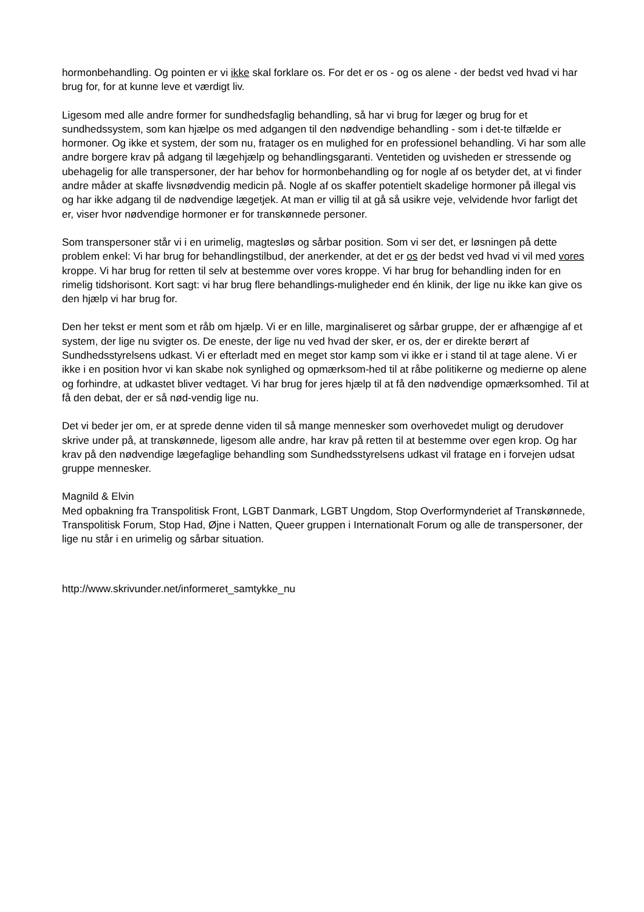hormonbehandling. Og pointen er vi ikke skal forklare os. For det er os - og os alene - der bedst ved hvad vi har brug for, for at kunne leve et værdigt liv.
Ligesom med alle andre former for sundhedsfaglig behandling, så har vi brug for læger og brug for et sundhedssystem, som kan hjælpe os med adgangen til den nødvendige behandling - som i det-te tilfælde er hormoner. Og ikke et system, der som nu, fratager os en mulighed for en professionel behandling. Vi har som alle andre borgere krav på adgang til lægehjælp og behandlingsgaranti. Ventetiden og uvisheden er stressende og ubehagelig for alle transpersoner, der har behov for hormonbehandling og for nogle af os betyder det, at vi finder andre måder at skaffe livsnødvendig medicin på. Nogle af os skaffer potentielt skadelige hormoner på illegal vis og har ikke adgang til de nødvendige lægetjek. At man er villig til at gå så usikre veje, velvidende hvor farligt det er, viser hvor nødvendige hormoner er for transkønnede personer.
Som transpersoner står vi i en urimelig, magtesløs og sårbar position. Som vi ser det, er løsningen på dette problem enkel: Vi har brug for behandlingstilbud, der anerkender, at det er os der bedst ved hvad vi vil med vores kroppe. Vi har brug for retten til selv at bestemme over vores kroppe. Vi har brug for behandling inden for en rimelig tidshorisont. Kort sagt: vi har brug flere behandlings-muligheder end én klinik, der lige nu ikke kan give os den hjælp vi har brug for.
Den her tekst er ment som et råb om hjælp. Vi er en lille, marginaliseret og sårbar gruppe, der er afhængige af et system, der lige nu svigter os. De eneste, der lige nu ved hvad der sker, er os, der er direkte berørt af Sundhedsstyrelsens udkast. Vi er efterladt med en meget stor kamp som vi ikke er i stand til at tage alene. Vi er ikke i en position hvor vi kan skabe nok synlighed og opmærksom-hed til at råbe politikerne og medierne op alene og forhindre, at udkastet bliver vedtaget. Vi har brug for jeres hjælp til at få den nødvendige opmærksomhed. Til at få den debat, der er så nød-vendig lige nu.
Det vi beder jer om, er at sprede denne viden til så mange mennesker som overhovedet muligt og derudover skrive under på, at transkønnede, ligesom alle andre, har krav på retten til at bestemme over egen krop. Og har krav på den nødvendige lægefaglige behandling som Sundhedsstyrelsens udkast vil fratage en i forvejen udsat gruppe mennesker.
Magnild & Elvin
Med opbakning fra Transpolitisk Front, LGBT Danmark, LGBT Ungdom, Stop Overformynderiet af Transkønnede, Transpolitisk Forum, Stop Had, Øjne i Natten, Queer gruppen i Internationalt Forum og alle de transpersoner, der lige nu står i en urimelig og sårbar situation.
http://www.skrivunder.net/informeret_samtykke_nu